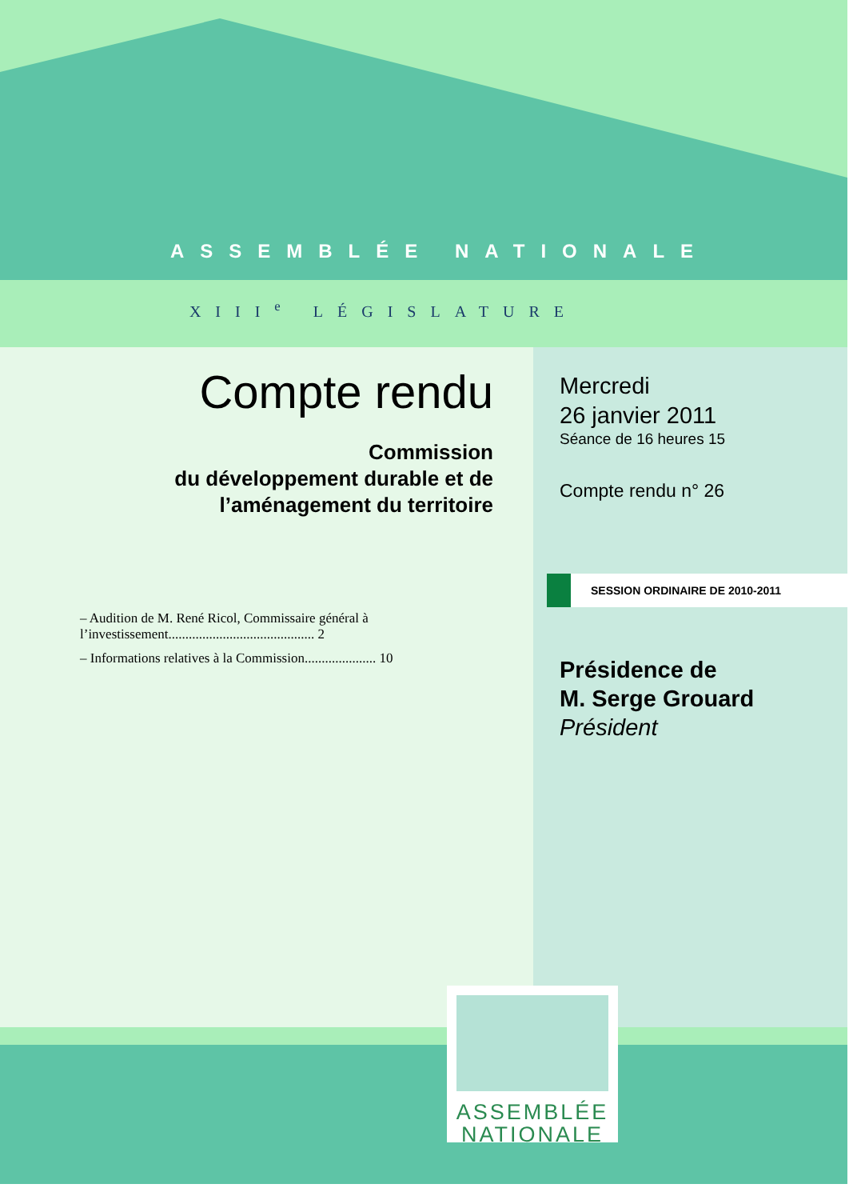ASSEMBLÉE NATIONALE
XIII<sup>e</sup> LÉGISLATURE
Compte rendu
Commission
du développement durable et de
l’aménagement du territoire
– Audition de M. René Ricol, Commissaire général à l’investissement........................................... 2
– Informations relatives à la Commission..................... 10
Mercredi
26 janvier 2011
Séance de 16 heures 15
Compte rendu n° 26
SESSION ORDINAIRE DE 2010-2011
Présidence de
M. Serge Grouard
Président
ASSEMBLÉE
NATIONALE